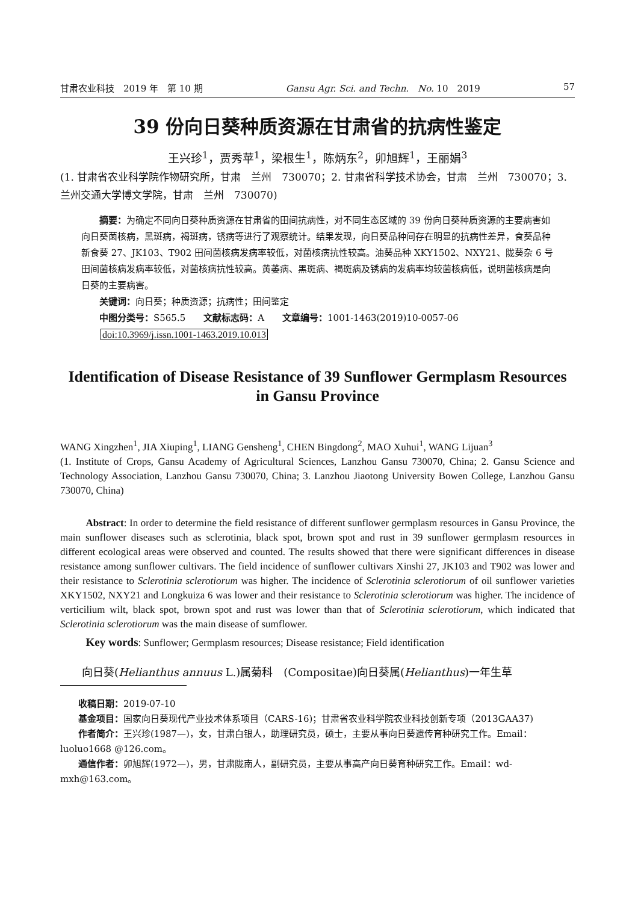甘肃农业科技　2019 年　第 10 期 Gansu Agr. Sci. and Techn.　No. 10　2019 57
39 份向日葵种质资源在甘肃省的抗病性鉴定
王兴珍<sup>1</sup>，贾秀苹<sup>1</sup>，梁根生<sup>1</sup>，陈炳东<sup>2</sup>，卯旭辉<sup>1</sup>，王丽娟<sup>3</sup>
(1. 甘肃省农业科学院作物研究所，甘肃　兰州　730070；2. 甘肃省科学技术协会，甘肃　兰州　730070；3. 兰州交通大学博文学院，甘肃　兰州　730070)
摘要：为确定不同向日葵种质资源在甘肃省的田间抗病性，对不同生态区域的 39 份向日葵种质资源的主要病害如向日葵菌核病，黑斑病，褐斑病，锈病等进行了观察统计。结果发现，向日葵品种间存在明显的抗病性差异，食葵品种新食葵 27、JK103、T902 田间菌核病发病率较低，对菌核病抗性较高。油葵品种 XKY1502、NXY21、陇葵杂 6 号田间菌核病发病率较低，对菌核病抗性较高。黄萎病、黑斑病、褐斑病及锈病的发病率均较菌核病低，说明菌核病是向日葵的主要病害。
关键词：向日葵；种质资源；抗病性；田间鉴定
中图分类号：S565.5　　文献标志码：A　　文章编号：1001-1463(2019)10-0057-06
doi:10.3969/j.issn.1001-1463.2019.10.013
Identification of Disease Resistance of 39 Sunflower Germplasm Resources in Gansu Province
WANG Xingzhen<sup>1</sup>, JIA Xiuping<sup>1</sup>, LIANG Gensheng<sup>1</sup>, CHEN Bingdong<sup>2</sup>, MAO Xuhui<sup>1</sup>, WANG Lijuan<sup>3</sup>
(1. Institute of Crops, Gansu Academy of Agricultural Sciences, Lanzhou Gansu 730070, China; 2. Gansu Science and Technology Association, Lanzhou Gansu 730070, China; 3. Lanzhou Jiaotong University Bowen College, Lanzhou Gansu 730070, China)
Abstract: In order to determine the field resistance of different sunflower germplasm resources in Gansu Province, the main sunflower diseases such as sclerotinia, black spot, brown spot and rust in 39 sunflower germplasm resources in different ecological areas were observed and counted. The results showed that there were significant differences in disease resistance among sunflower cultivars. The field incidence of sunflower cultivars Xinshi 27, JK103 and T902 was lower and their resistance to Sclerotinia sclerotiorum was higher. The incidence of Sclerotinia sclerotiorum of oil sunflower varieties XKY1502, NXY21 and Longkuiza 6 was lower and their resistance to Sclerotinia sclerotiorum was higher. The incidence of verticilium wilt, black spot, brown spot and rust was lower than that of Sclerotinia sclerotiorum, which indicated that Sclerotinia sclerotiorum was the main disease of sumflower.
Key words: Sunflower; Germplasm resources; Disease resistance; Field identification
向日葵(Helianthus annuus L.)属菊科　(Compositae)向日葵属(Helianthus)一年生草
收稿日期：2019-07-10
基金项目：国家向日葵现代产业技术体系项目（CARS-16)；甘肃省农业科学院农业科技创新专项（2013GAA37)
作者简介：王兴珍(1987—)，女，甘肃白银人，助理研究员，硕士，主要从事向日葵遗传育种研究工作。Email：luoluo1668 @126.com。
通信作者：卯旭辉(1972—)，男，甘肃陇南人，副研究员，主要从事高产向日葵育种研究工作。Email：wd-mxh@163.com。